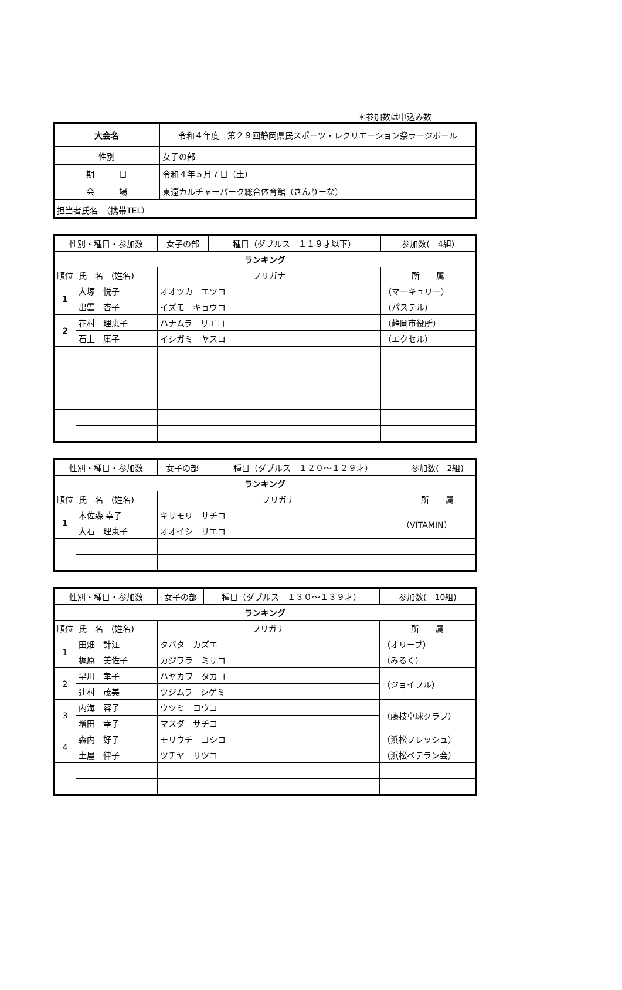＊参加数は申込み数
| 大会名 | 令和４年度 第２９回静岡県民スポーツ・レクリエーション祭ラージボール |
| 性別 | 女子の部 |
| 期 日 | 令和４年５月７日（土） |
| 会 場 | 東遠カルチャーパーク総合体育館（さんりーな） |
| 担当者氏名 （携帯TEL） | |
| 性別・種目・参加数 | | 女子の部 | 種目（ダブルス １１９才以下） | 参加数( 4組) |
| ランキング | | | | |
| 順位 | 氏 名 (姓名) | フリガナ | | 所 属 |
| 1 | 大塚 悦子 | オオツカ エツコ | | （マーキュリー） |
| | 出雲 杏子 | イズモ キョウコ | | （パステル） |
| 2 | 花村 理恵子 | ハナムラ リエコ | | （静岡市役所） |
| | 石上 庸子 | イシガミ ヤスコ | | （エクセル） |
| 性別・種目・参加数 | | 女子の部 | 種目（ダブルス １２０～１２９才） | 参加数( 2組) |
| ランキング | | | | |
| 順位 | 氏 名 (姓名) | フリガナ | | 所 属 |
| 1 | 木佐森 幸子 | キサモリ サチコ | | （VITAMIN） |
| | 大石 理恵子 | オオイシ リエコ | | |
| 性別・種目・参加数 | | 女子の部 | 種目（ダブルス １３０～１３９才） | 参加数( 10組) |
| ランキング | | | | |
| 順位 | 氏 名 (姓名) | フリガナ | | 所 属 |
| 1 | 田畑 計江 | タバタ カズエ | | （オリーブ） |
| | 梶原 美佐子 | カジワラ ミサコ | | （みるく） |
| 2 | 早川 孝子 | ハヤカワ タカコ | | （ジョイフル） |
| | 辻村 茂美 | ツジムラ シゲミ | | |
| 3 | 内海 容子 | ウツミ ヨウコ | | （藤枝卓球クラブ） |
| | 増田 幸子 | マスダ サチコ | | |
| 4 | 森内 好子 | モリウチ ヨシコ | | （浜松フレッシュ） |
| | 土屋 律子 | ツチヤ リツコ | | （浜松ベテラン会） |